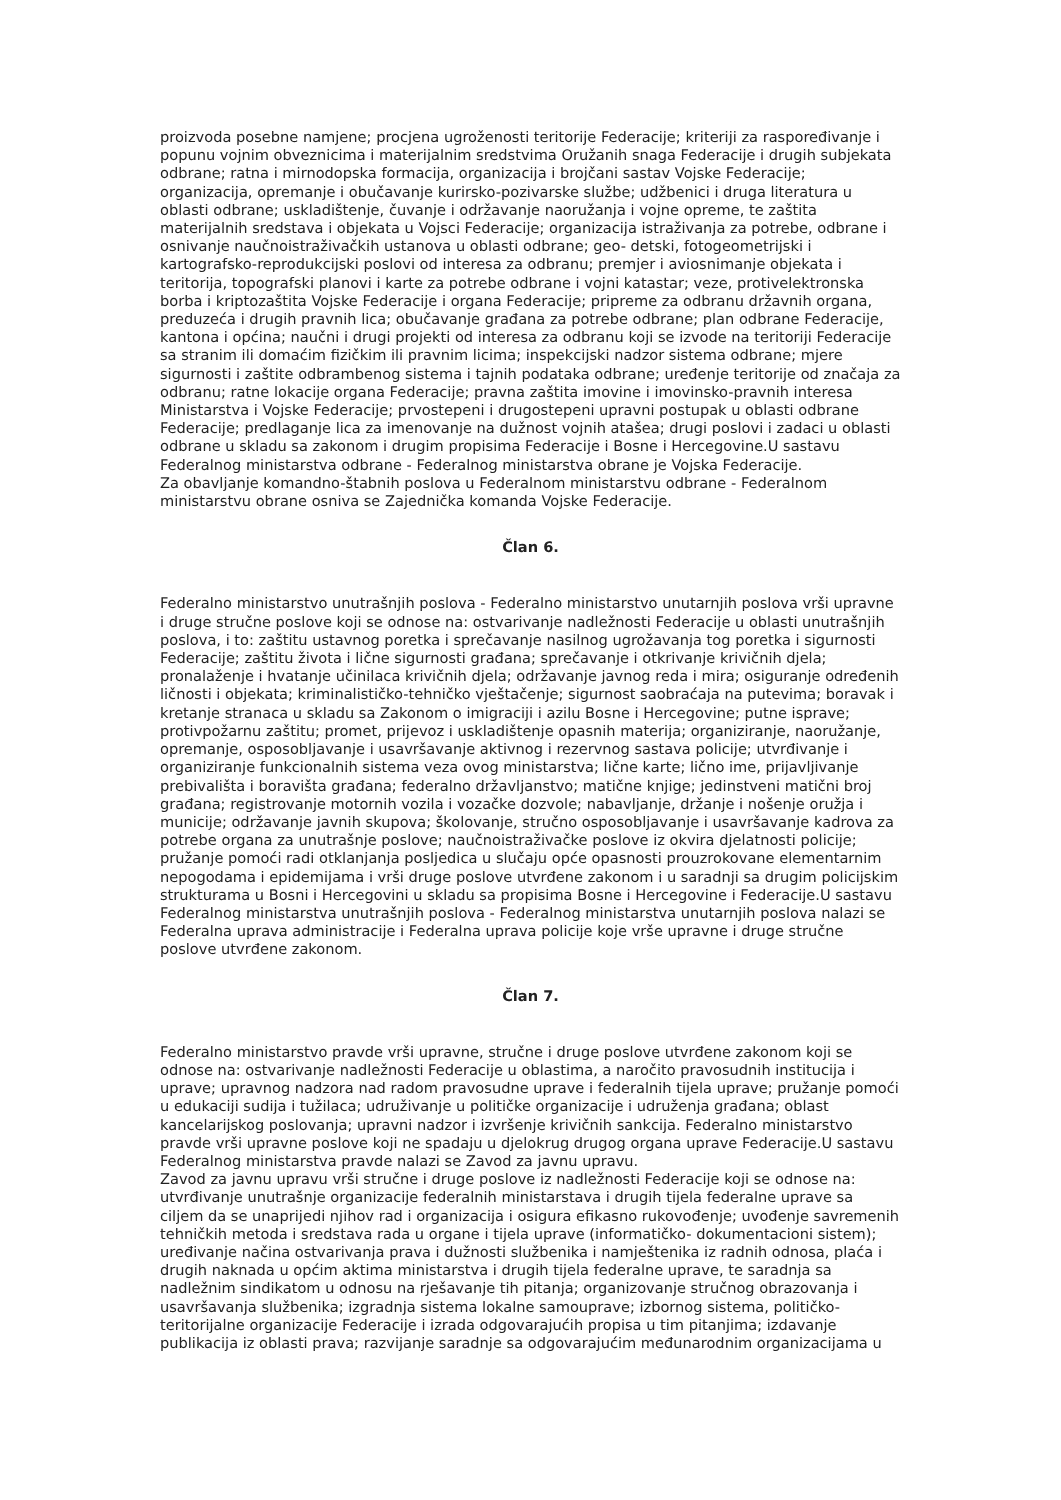proizvoda posebne namjene; procjena ugroženosti teritorije Federacije; kriteriji za raspoređivanje i popunu vojnim obveznicima i materijalnim sredstvima Oružanih snaga Federacije i drugih subjekata odbrane; ratna i mirnodopska formacija, organizacija i brojčani sastav Vojske Federacije; organizacija, opremanje i obučavanje kurirsko-pozivarske službe; udžbenici i druga literatura u oblasti odbrane; uskladištenje, čuvanje i održavanje naoružanja i vojne opreme, te zaštita materijalnih sredstava i objekata u Vojsci Federacije; organizacija istraživanja za potrebe, odbrane i osnivanje naučnoistraživačkih ustanova u oblasti odbrane; geo- detski, fotogeometrijski i kartografsko-reprodukcijski poslovi od interesa za odbranu; premjer i aviosnimanje objekata i teritorija, topografski planovi i karte za potrebe odbrane i vojni katastar; veze, protivelektronska borba i kriptozaštita Vojske Federacije i organa Federacije; pripreme za odbranu državnih organa, preduzeća i drugih pravnih lica; obučavanje građana za potrebe odbrane; plan odbrane Federacije, kantona i općina; naučni i drugi projekti od interesa za odbranu koji se izvode na teritoriji Federacije sa stranim ili domaćim fizičkim ili pravnim licima; inspekcijski nadzor sistema odbrane; mjere sigurnosti i zaštite odbrambenog sistema i tajnih podataka odbrane; uređenje teritorije od značaja za odbranu; ratne lokacije organa Federacije; pravna zaštita imovine i imovinsko-pravnih interesa Ministarstva i Vojske Federacije; prvostepeni i drugostepeni upravni postupak u oblasti odbrane Federacije; predlaganje lica za imenovanje na dužnost vojnih atašea; drugi poslovi i zadaci u oblasti odbrane u skladu sa zakonom i drugim propisima Federacije i Bosne i Hercegovine.U sastavu Federalnog ministarstva odbrane - Federalnog ministarstva obrane je Vojska Federacije.
Za obavljanje komandno-štabnih poslova u Federalnom ministarstvu odbrane - Federalnom ministarstvu obrane osniva se Zajednička komanda Vojske Federacije.
Član 6.
Federalno ministarstvo unutrašnjih poslova - Federalno ministarstvo unutarnjih poslova vrši upravne i druge stručne poslove koji se odnose na: ostvarivanje nadležnosti Federacije u oblasti unutrašnjih poslova, i to: zaštitu ustavnog poretka i sprečavanje nasilnog ugrožavanja tog poretka i sigurnosti Federacije; zaštitu života i lične sigurnosti građana; sprečavanje i otkrivanje krivičnih djela; pronalaženje i hvatanje učinilaca krivičnih djela; održavanje javnog reda i mira; osiguranje određenih ličnosti i objekata; kriminalističko-tehničko vještačenje; sigurnost saobraćaja na putevima; boravak i kretanje stranaca u skladu sa Zakonom o imigraciji i azilu Bosne i Hercegovine; putne isprave; protivpožarnu zaštitu; promet, prijevoz i uskladištenje opasnih materija; organiziranje, naoružanje, opremanje, osposobljavanje i usavršavanje aktivnog i rezervnog sastava policije; utvrđivanje i organiziranje funkcionalnih sistema veza ovog ministarstva; lične karte; lično ime, prijavljivanje prebivališta i boravišta građana; federalno državljanstvo; matične knjige; jedinstveni matični broj građana; registrovanje motornih vozila i vozačke dozvole; nabavljanje, držanje i nošenje oružja i municije; održavanje javnih skupova; školovanje, stručno osposobljavanje i usavršavanje kadrova za potrebe organa za unutrašnje poslove; naučnoistraživačke poslove iz okvira djelatnosti policije; pružanje pomoći radi otklanjanja posljedica u slučaju opće opasnosti prouzrokovane elementarnim nepogodama i epidemijama i vrši druge poslove utvrđene zakonom i u saradnji sa drugim policijskim strukturama u Bosni i Hercegovini u skladu sa propisima Bosne i Hercegovine i Federacije.U sastavu Federalnog ministarstva unutrašnjih poslova - Federalnog ministarstva unutarnjih poslova nalazi se Federalna uprava administracije i Federalna uprava policije koje vrše upravne i druge stručne poslove utvrđene zakonom.
Član 7.
Federalno ministarstvo pravde vrši upravne, stručne i druge poslove utvrđene zakonom koji se odnose na: ostvarivanje nadležnosti Federacije u oblastima, a naročito pravosudnih institucija i uprave; upravnog nadzora nad radom pravosudne uprave i federalnih tijela uprave; pružanje pomoći u edukaciji sudija i tužilaca; udruživanje u političke organizacije i udruženja građana; oblast kancelarijskog poslovanja; upravni nadzor i izvršenje krivičnih sankcija. Federalno ministarstvo pravde vrši upravne poslove koji ne spadaju u djelokrug drugog organa uprave Federacije.U sastavu Federalnog ministarstva pravde nalazi se Zavod za javnu upravu.
Zavod za javnu upravu vrši stručne i druge poslove iz nadležnosti Federacije koji se odnose na: utvrđivanje unutrašnje organizacije federalnih ministarstava i drugih tijela federalne uprave sa ciljem da se unaprijedi njihov rad i organizacija i osigura efikasno rukovođenje; uvođenje savremenih tehničkih metoda i sredstava rada u organe i tijela uprave (informatičko- dokumentacioni sistem); uređivanje načina ostvarivanja prava i dužnosti službenika i namještenika iz radnih odnosa, plaća i drugih naknada u općim aktima ministarstva i drugih tijela federalne uprave, te saradnja sa nadležnim sindikatom u odnosu na rješavanje tih pitanja; organizovanje stručnog obrazovanja i usavršavanja službenika; izgradnja sistema lokalne samouprave; izbornog sistema, političko-teritorijalne organizacije Federacije i izrada odgovarajućih propisa u tim pitanjima; izdavanje publikacija iz oblasti prava; razvijanje saradnje sa odgovarajućim međunarodnim organizacijama u